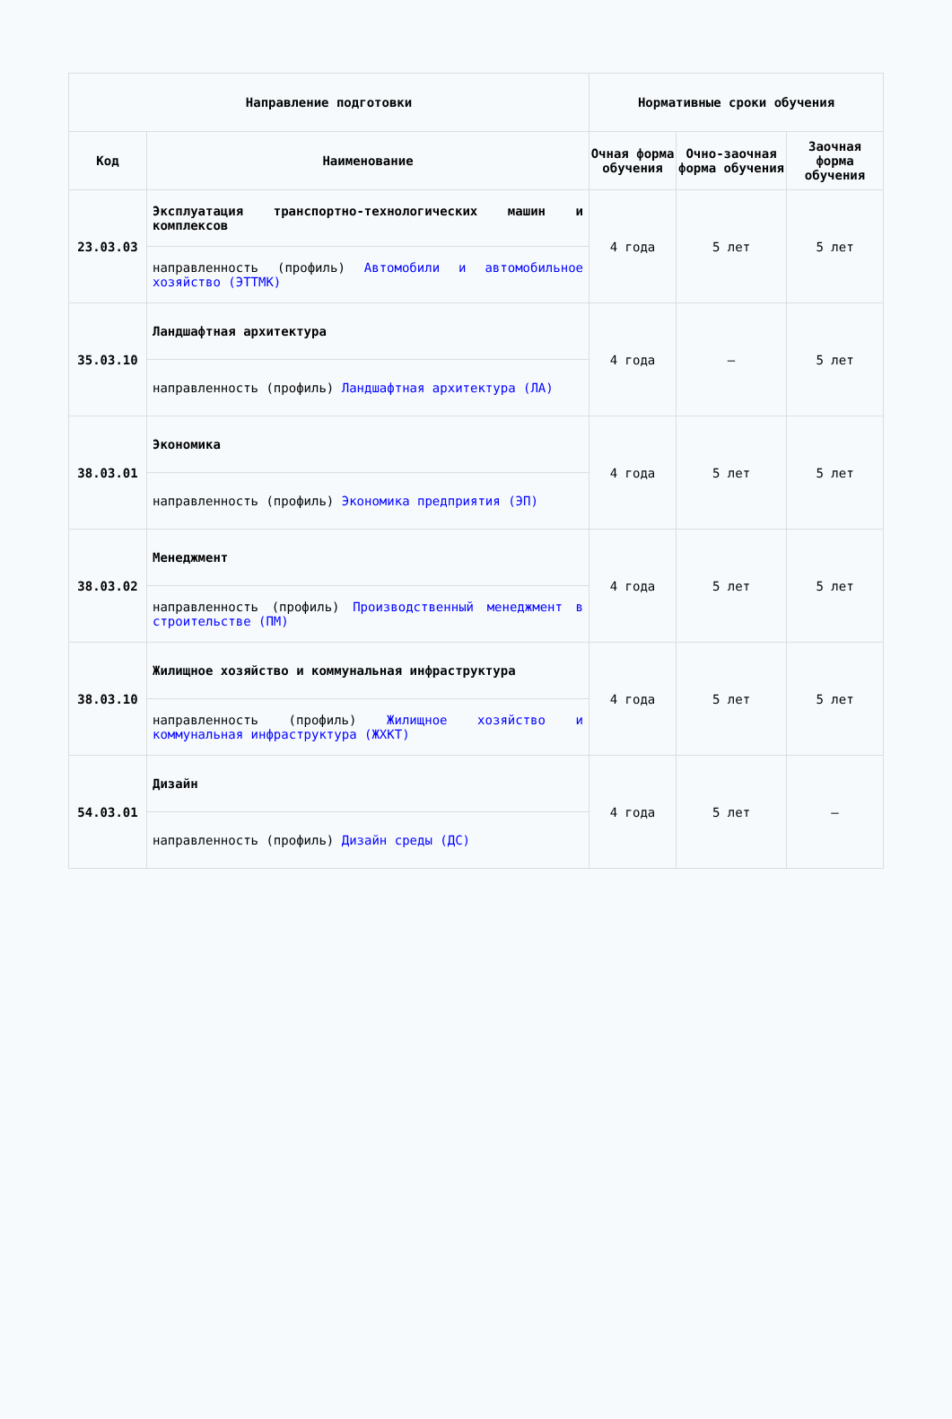| Направление подготовки | | Нормативные сроки обучения | | |
| --- | --- | --- | --- | --- |
| Код | Наименование | Очная форма обучения | Очно-заочная форма обучения | Заочная форма обучения |
| 23.03.03 | Эксплуатация транспортно-технологических машин и комплексов | 4 года | 5 лет | 5 лет |
| | направленность (профиль) Автомобили и автомобильное хозяйство (ЭТТМК) | | | |
| 35.03.10 | Ландшафтная архитектура | 4 года | – | 5 лет |
| | направленность (профиль) Ландшафтная архитектура (ЛА) | | | |
| 38.03.01 | Экономика | 4 года | 5 лет | 5 лет |
| | направленность (профиль) Экономика предприятия (ЭП) | | | |
| 38.03.02 | Менеджмент | 4 года | 5 лет | 5 лет |
| | направленность (профиль) Производственный менеджмент в строительстве (ПМ) | | | |
| 38.03.10 | Жилищное хозяйство и коммунальная инфраструктура | 4 года | 5 лет | 5 лет |
| | направленность (профиль) Жилищное хозяйство и коммунальная инфраструктура (ЖХКТ) | | | |
| 54.03.01 | Дизайн | 4 года | 5 лет | – |
| | направленность (профиль) Дизайн среды (ДС) | | | |